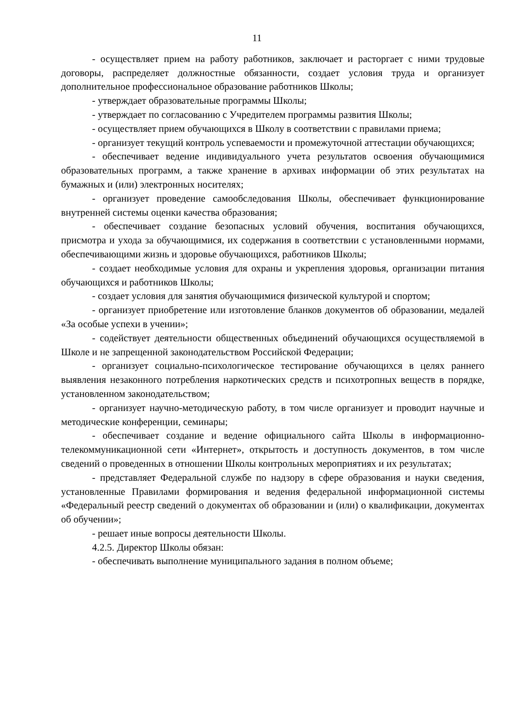11
- осуществляет прием на работу работников, заключает и расторгает с ними трудовые договоры, распределяет должностные обязанности, создает условия труда и организует дополнительное профессиональное образование работников Школы;
- утверждает образовательные программы Школы;
- утверждает по согласованию с Учредителем программы развития Школы;
- осуществляет прием обучающихся в Школу в соответствии с правилами приема;
- организует текущий контроль успеваемости и промежуточной аттестации обучающихся;
- обеспечивает ведение индивидуального учета результатов освоения обучающимися образовательных программ, а также хранение в архивах информации об этих результатах на бумажных и (или) электронных носителях;
- организует проведение самообследования Школы, обеспечивает функционирование внутренней системы оценки качества образования;
- обеспечивает создание безопасных условий обучения, воспитания обучающихся, присмотра и ухода за обучающимися, их содержания в соответствии с установленными нормами, обеспечивающими жизнь и здоровье обучающихся, работников Школы;
- создает необходимые условия для охраны и укрепления здоровья, организации питания обучающихся и работников Школы;
- создает условия для занятия обучающимися физической культурой и спортом;
- организует приобретение или изготовление бланков документов об образовании, медалей «За особые успехи в учении»;
- содействует деятельности общественных объединений обучающихся осуществляемой в Школе и не запрещенной законодательством Российской Федерации;
- организует социально-психологическое тестирование обучающихся в целях раннего выявления незаконного потребления наркотических средств и психотропных веществ в порядке, установленном законодательством;
- организует научно-методическую работу, в том числе организует и проводит научные и методические конференции, семинары;
- обеспечивает создание и ведение официального сайта Школы в информационно-телекоммуникационной сети «Интернет», открытость и доступность документов, в том числе сведений о проведенных в отношении Школы контрольных мероприятиях и их результатах;
- представляет Федеральной службе по надзору в сфере образования и науки сведения, установленные Правилами формирования и ведения федеральной информационной системы «Федеральный реестр сведений о документах об образовании и (или) о квалификации, документах об обучении»;
- решает иные вопросы деятельности Школы.
4.2.5. Директор Школы обязан:
- обеспечивать выполнение муниципального задания в полном объеме;